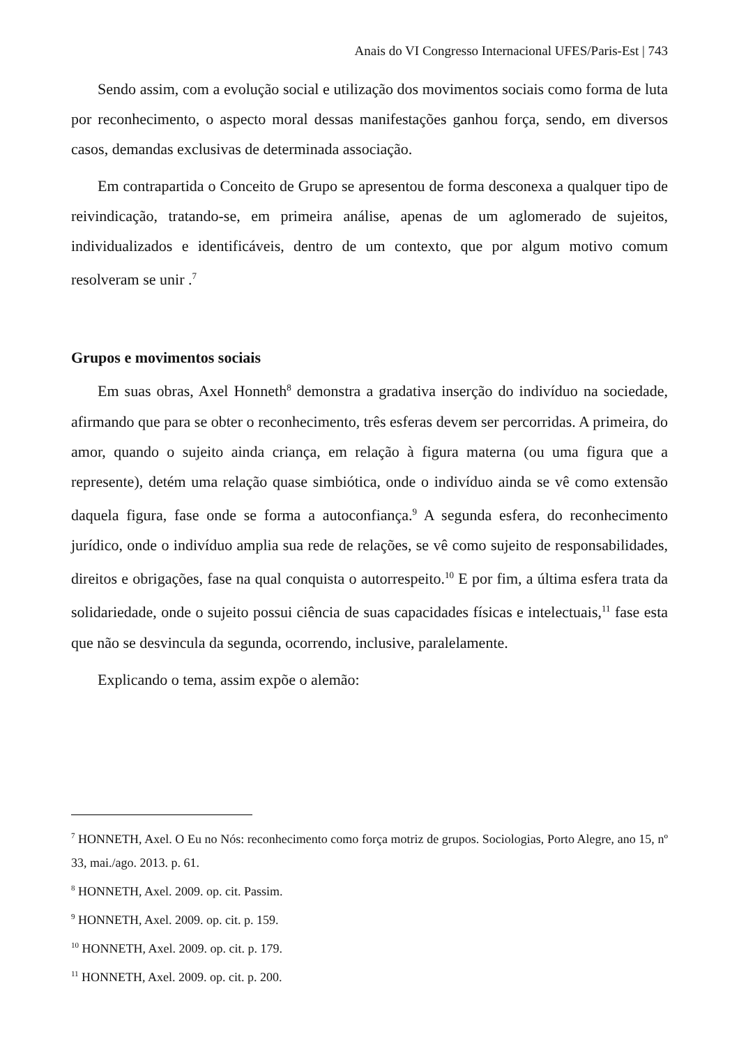Anais do VI Congresso Internacional UFES/Paris-Est | 743
Sendo assim, com a evolução social e utilização dos movimentos sociais como forma de luta por reconhecimento, o aspecto moral dessas manifestações ganhou força, sendo, em diversos casos, demandas exclusivas de determinada associação.
Em contrapartida o Conceito de Grupo se apresentou de forma desconexa a qualquer tipo de reivindicação, tratando-se, em primeira análise, apenas de um aglomerado de sujeitos, individualizados e identificáveis, dentro de um contexto, que por algum motivo comum resolveram se unir .<sup>7</sup>
Grupos e movimentos sociais
Em suas obras, Axel Honneth<sup>8</sup> demonstra a gradativa inserção do indivíduo na sociedade, afirmando que para se obter o reconhecimento, três esferas devem ser percorridas. A primeira, do amor, quando o sujeito ainda criança, em relação à figura materna (ou uma figura que a represente), detém uma relação quase simbiótica, onde o indivíduo ainda se vê como extensão daquela figura, fase onde se forma a autoconfiança.<sup>9</sup> A segunda esfera, do reconhecimento jurídico, onde o indivíduo amplia sua rede de relações, se vê como sujeito de responsabilidades, direitos e obrigações, fase na qual conquista o autorrespeito.<sup>10</sup> E por fim, a última esfera trata da solidariedade, onde o sujeito possui ciência de suas capacidades físicas e intelectuais,<sup>11</sup> fase esta que não se desvincula da segunda, ocorrendo, inclusive, paralelamente.
Explicando o tema, assim expõe o alemão:
<sup>7</sup> HONNETH, Axel. O Eu no Nós: reconhecimento como força motriz de grupos. Sociologias, Porto Alegre, ano 15, nº 33, mai./ago. 2013. p. 61.
<sup>8</sup> HONNETH, Axel. 2009. op. cit. Passim.
<sup>9</sup> HONNETH, Axel. 2009. op. cit. p. 159.
<sup>10</sup> HONNETH, Axel. 2009. op. cit. p. 179.
<sup>11</sup> HONNETH, Axel. 2009. op. cit. p. 200.